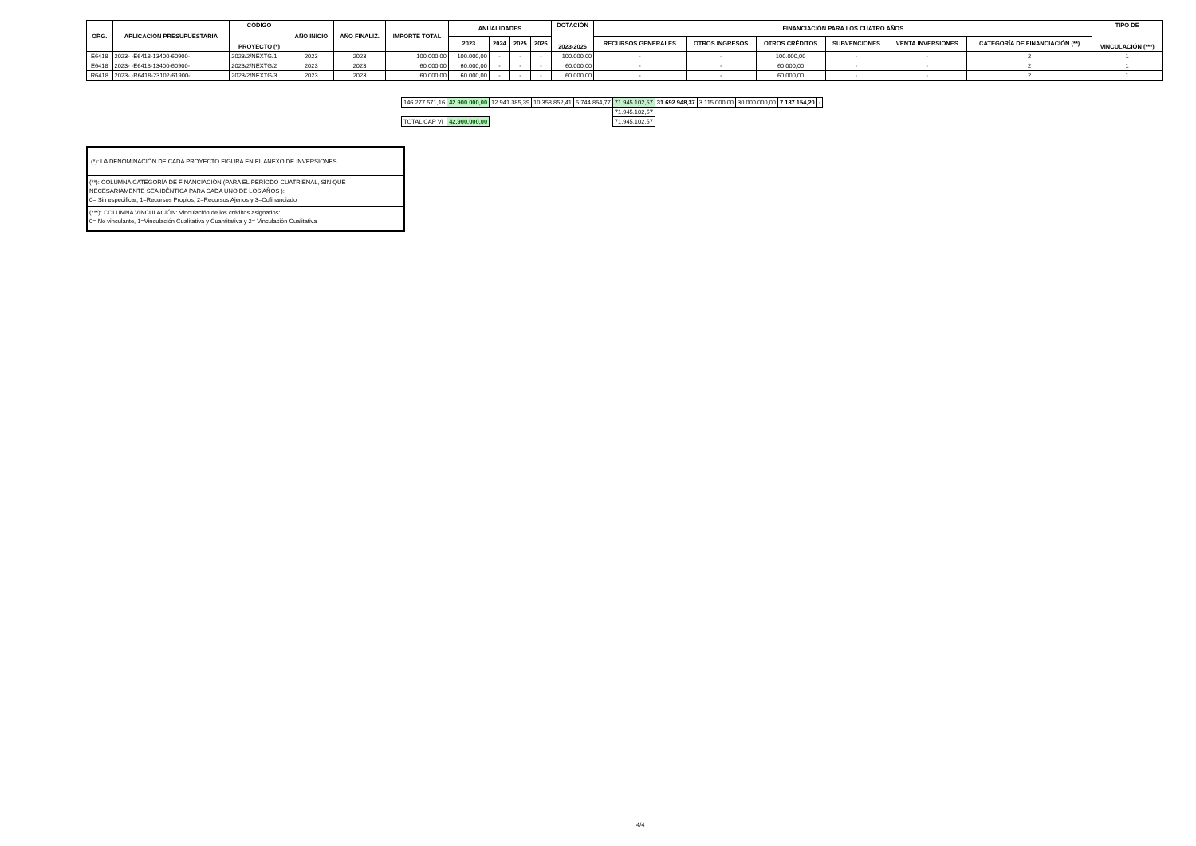| ORG. | APLICACIÓN PRESUPUESTARIA | CÓDIGO PROYECTO (*) | AÑO INICIO | AÑO FINALIZ. | IMPORTE TOTAL | ANUALIDADES | | | | DOTACIÓN 2023-2026 | FINANCIACIÓN PARA LOS CUATRO AÑOS | | | | | | TIPO DE VINCULACIÓN (***) |
| --- | --- | --- | --- | --- | --- | --- | --- | --- | --- | --- | --- | --- | --- | --- | --- | --- | --- |
| | | | | | | 2023 | 2024 | 2025 | 2026 | | RECURSOS GENERALES | OTROS INGRESOS | OTROS CRÉDITOS | SUBVENCIONES | VENTA INVERSIONES | CATEGORÍA DE FINANCIACIÓN (**) | |
| E6418 | 2023- -E6418-13400-60900- | 2023/2/NEXTG/1 | 2023 | 2023 | 100.000,00 | 100.000,00 | - | - | - | 100.000,00 | - | - | 100.000,00 | - | - | 2 | 1 |
| E6418 | 2023- -E6418-13400-60900- | 2023/2/NEXTG/2 | 2023 | 2023 | 60.000,00 | 60.000,00 | - | - | - | 60.000,00 | - | - | 60.000,00 | - | - | 2 | 1 |
| R6418 | 2023- -R6418-23102-61900- | 2023/2/NEXTG/3 | 2023 | 2023 | 60.000,00 | 60.000,00 | - | - | - | 60.000,00 | - | - | 60.000,00 | - | - | 2 | 1 |
| 146.277.571,16 | 42.900.000,00 | 12.941.385,39 | 10.358.852,41 | 5.744.864,77 | 71.945.102,57 | 31.692.948,37 | 3.115.000,00 | 30.000.000,00 | 7.137.154,20 | - |
| | | | | | 71.945.102,57 | | | | | |
| TOTAL CAP VI | 42.900.000,00 | | | | 71.945.102,57 | | | | | |
(*): LA DENOMINACIÓN DE CADA PROYECTO FIGURA EN EL ANEXO DE INVERSIONES
(**): COLUMNA CATEGORÍA DE FINANCIACIÓN (PARA EL PERÍODO CUATRIENAL, SIN QUE NECESARIAMENTE SEA IDÉNTICA PARA CADA UNO DE LOS AÑOS ):
0= Sin especificar, 1=Recursos Propios, 2=Recursos Ajenos y 3=Cofinanciado
(***): COLUMNA VINCULACIÓN: Vinculación de los créditos asignados:
0= No vinculante, 1=Vinculación Cualitativa y Cuantitativa y 2= Vinculación Cualitativa
4/4